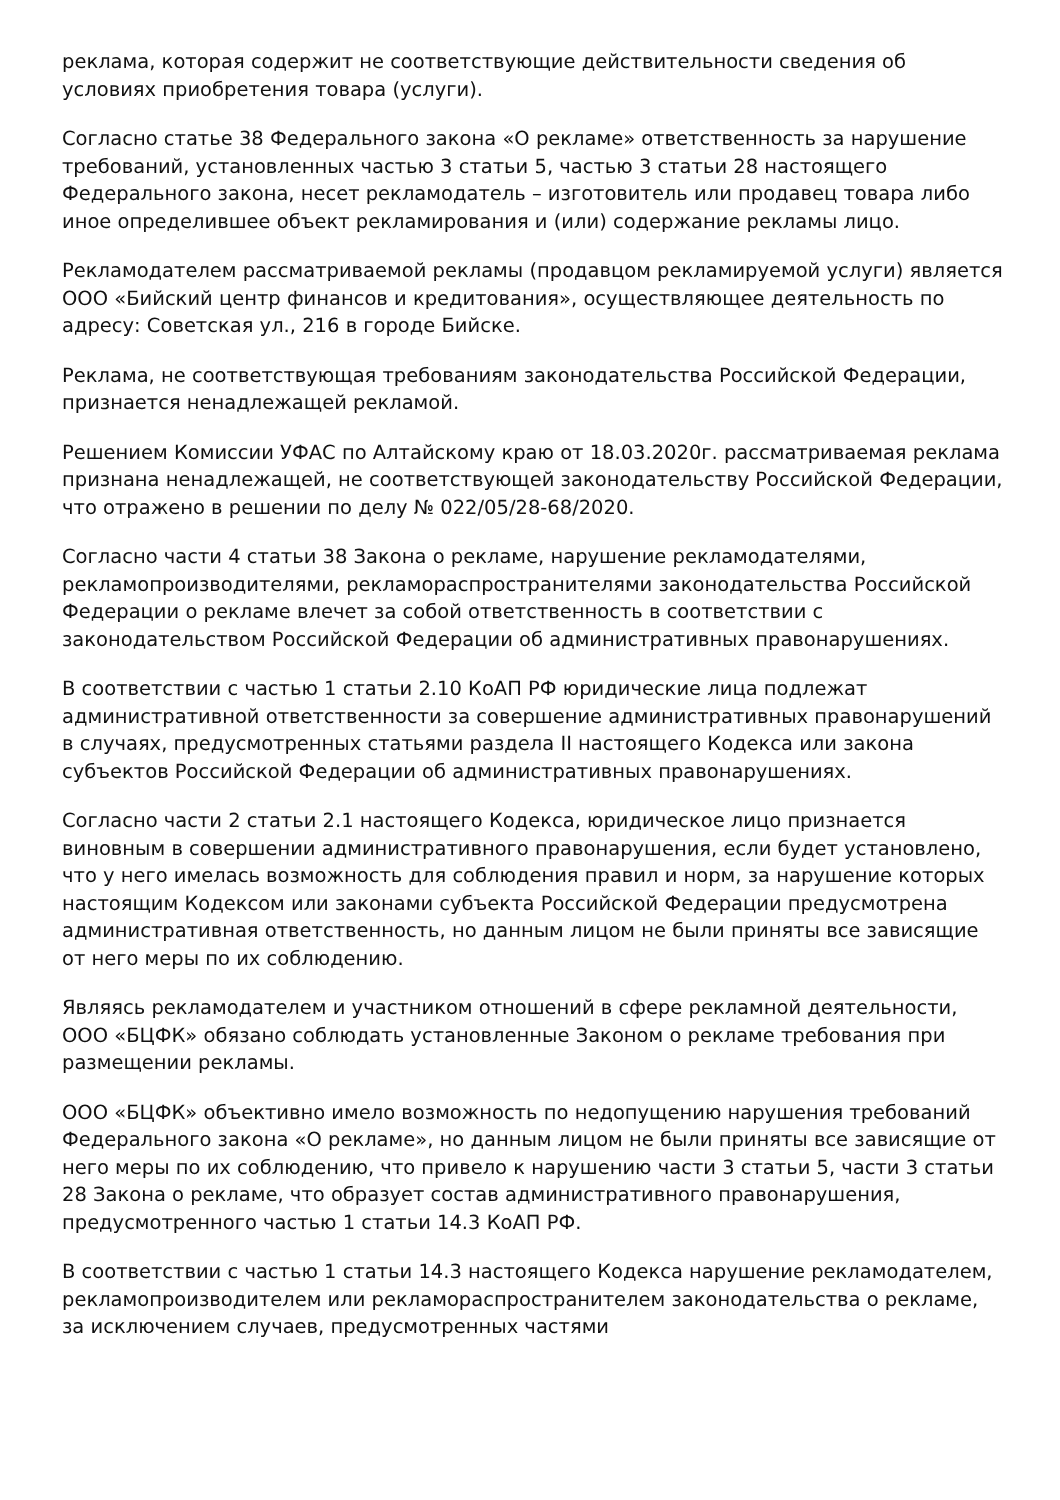реклама, которая содержит не соответствующие действительности сведения об условиях приобретения товара (услуги).
Согласно статье 38 Федерального закона «О рекламе» ответственность за нарушение требований, установленных частью 3 статьи 5, частью 3 статьи 28 настоящего Федерального закона, несет рекламодатель – изготовитель или продавец товара либо иное определившее объект рекламирования и (или) содержание рекламы лицо.
Рекламодателем рассматриваемой рекламы (продавцом рекламируемой услуги) является ООО «Бийский центр финансов и кредитования», осуществляющее деятельность по адресу: Советская ул., 216 в городе Бийске.
Реклама, не соответствующая требованиям законодательства Российской Федерации, признается ненадлежащей рекламой.
Решением Комиссии УФАС по Алтайскому краю от 18.03.2020г. рассматриваемая реклама признана ненадлежащей, не соответствующей законодательству Российской Федерации, что отражено в решении по делу № 022/05/28-68/2020.
Согласно части 4 статьи 38 Закона о рекламе, нарушение рекламодателями, рекламопроизводителями, рекламораспространителями законодательства Российской Федерации о рекламе влечет за собой ответственность в соответствии с законодательством Российской Федерации об административных правонарушениях.
В соответствии с частью 1 статьи 2.10 КоАП РФ юридические лица подлежат административной ответственности за совершение административных правонарушений в случаях, предусмотренных статьями раздела II настоящего Кодекса или закона субъектов Российской Федерации об административных правонарушениях.
Согласно части 2 статьи 2.1 настоящего Кодекса, юридическое лицо признается виновным в совершении административного правонарушения, если будет установлено, что у него имелась возможность для соблюдения правил и норм, за нарушение которых настоящим Кодексом или законами субъекта Российской Федерации предусмотрена административная ответственность, но данным лицом не были приняты все зависящие от него меры по их соблюдению.
Являясь рекламодателем и участником отношений в сфере рекламной деятельности, ООО «БЦФК» обязано соблюдать установленные Законом о рекламе требования при размещении рекламы.
ООО «БЦФК» объективно имело возможность по недопущению нарушения требований Федерального закона «О рекламе», но данным лицом не были приняты все зависящие от него меры по их соблюдению, что привело к нарушению части 3 статьи 5, части 3 статьи 28 Закона о рекламе, что образует состав административного правонарушения, предусмотренного частью 1 статьи 14.3 КоАП РФ.
В соответствии с частью 1 статьи 14.3 настоящего Кодекса нарушение рекламодателем, рекламопроизводителем или рекламораспространителем законодательства о рекламе, за исключением случаев, предусмотренных частями